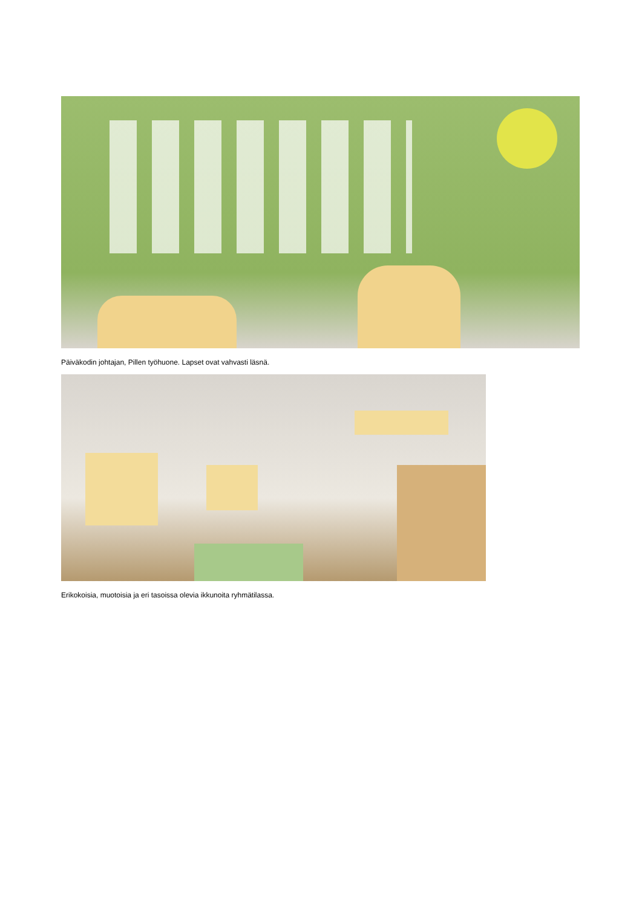Päiväkodin johtajan, Pillen työhuone. Lapset ovat vahvasti läsnä.
Erikokoisia, muotoisia ja eri tasoissa olevia ikkunoita ryhmätilassa.